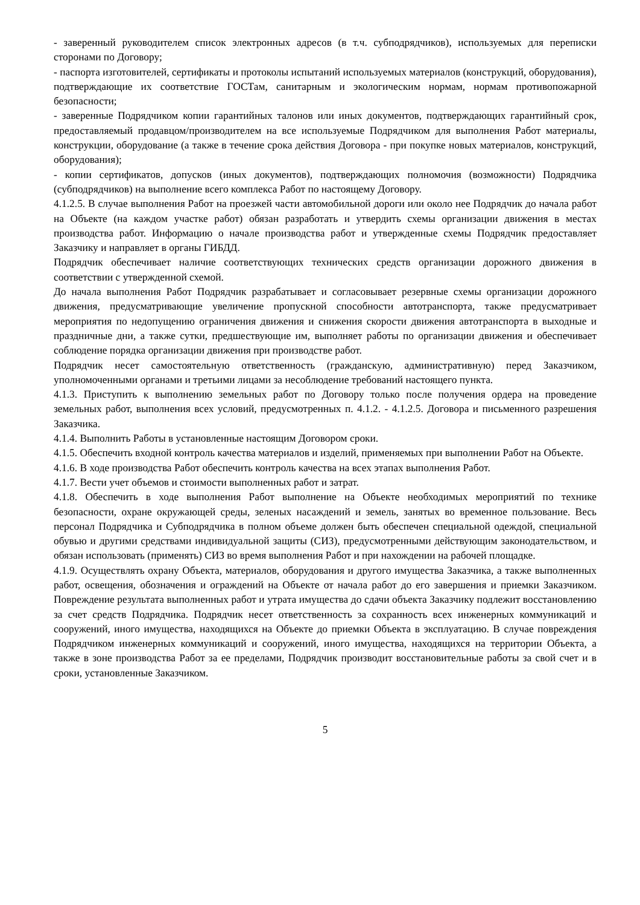- заверенный руководителем список электронных адресов (в т.ч. субподрядчиков), используемых для переписки сторонами по Договору;
- паспорта изготовителей, сертификаты и протоколы испытаний используемых материалов (конструкций, оборудования), подтверждающие их соответствие ГОСТам, санитарным и экологическим нормам, нормам противопожарной безопасности;
- заверенные Подрядчиком копии гарантийных талонов или иных документов, подтверждающих гарантийный срок, предоставляемый продавцом/производителем на все используемые Подрядчиком для выполнения Работ материалы, конструкции, оборудование (а также в течение срока действия Договора - при покупке новых материалов, конструкций, оборудования);
- копии сертификатов, допусков (иных документов), подтверждающих полномочия (возможности) Подрядчика (субподрядчиков) на выполнение всего комплекса Работ по настоящему Договору.
4.1.2.5. В случае выполнения Работ на проезжей части автомобильной дороги или около нее Подрядчик до начала работ на Объекте (на каждом участке работ) обязан разработать и утвердить схемы организации движения в местах производства работ. Информацию о начале производства работ и утвержденные схемы Подрядчик предоставляет Заказчику и направляет в органы ГИБДД.
Подрядчик обеспечивает наличие соответствующих технических средств организации дорожного движения в соответствии с утвержденной схемой.
До начала выполнения Работ Подрядчик разрабатывает и согласовывает резервные схемы организации дорожного движения, предусматривающие увеличение пропускной способности автотранспорта, также предусматривает мероприятия по недопущению ограничения движения и снижения скорости движения автотранспорта в выходные и праздничные дни, а также сутки, предшествующие им, выполняет работы по организации движения и обеспечивает соблюдение порядка организации движения при производстве работ.
Подрядчик несет самостоятельную ответственность (гражданскую, административную) перед Заказчиком, уполномоченными органами и третьими лицами за несоблюдение требований настоящего пункта.
4.1.3. Приступить к выполнению земельных работ по Договору только после получения ордера на проведение земельных работ, выполнения всех условий, предусмотренных п. 4.1.2. - 4.1.2.5. Договора и письменного разрешения Заказчика.
4.1.4. Выполнить Работы в установленные настоящим Договором сроки.
4.1.5. Обеспечить входной контроль качества материалов и изделий, применяемых при выполнении Работ на Объекте.
4.1.6. В ходе производства Работ обеспечить контроль качества на всех этапах выполнения Работ.
4.1.7. Вести учет объемов и стоимости выполненных работ и затрат.
4.1.8. Обеспечить в ходе выполнения Работ выполнение на Объекте необходимых мероприятий по технике безопасности, охране окружающей среды, зеленых насаждений и земель, занятых во временное пользование. Весь персонал Подрядчика и Субподрядчика в полном объеме должен быть обеспечен специальной одеждой, специальной обувью и другими средствами индивидуальной защиты (СИЗ), предусмотренными действующим законодательством, и обязан использовать (применять) СИЗ во время выполнения Работ и при нахождении на рабочей площадке.
4.1.9. Осуществлять охрану Объекта, материалов, оборудования и другого имущества Заказчика, а также выполненных работ, освещения, обозначения и ограждений на Объекте от начала работ до его завершения и приемки Заказчиком. Повреждение результата выполненных работ и утрата имущества до сдачи объекта Заказчику подлежит восстановлению за счет средств Подрядчика. Подрядчик несет ответственность за сохранность всех инженерных коммуникаций и сооружений, иного имущества, находящихся на Объекте до приемки Объекта в эксплуатацию. В случае повреждения Подрядчиком инженерных коммуникаций и сооружений, иного имущества, находящихся на территории Объекта, а также в зоне производства Работ за ее пределами, Подрядчик производит восстановительные работы за свой счет и в сроки, установленные Заказчиком.
5